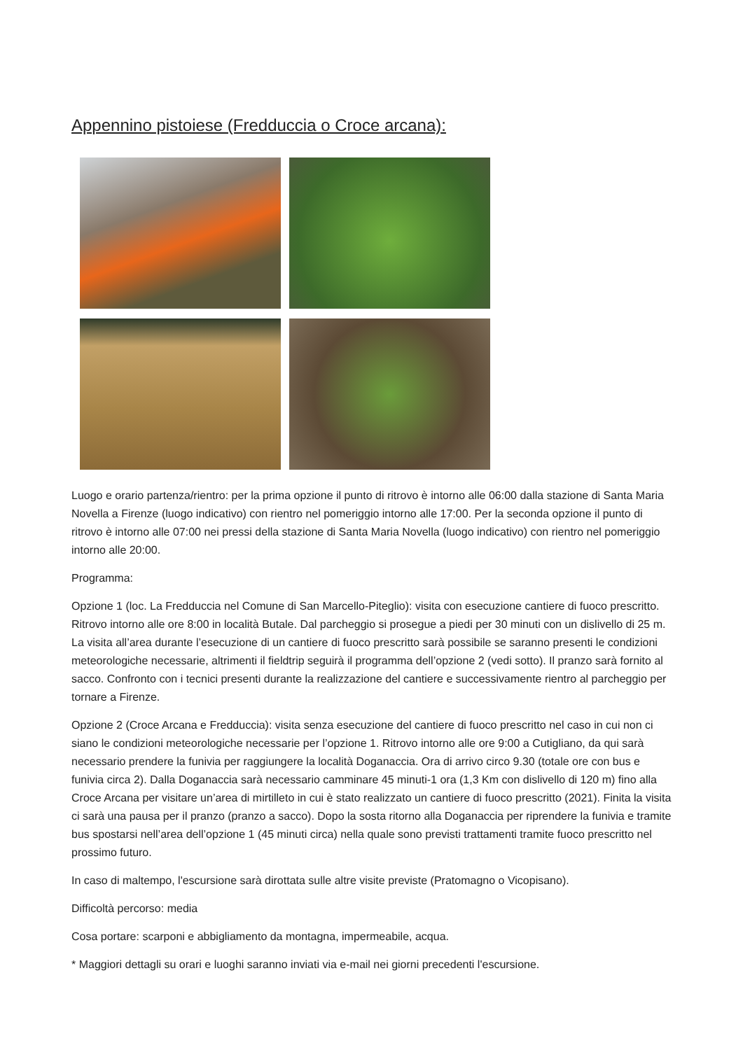Appennino pistoiese (Fredduccia o Croce arcana):
Luogo e orario partenza/rientro: per la prima opzione il punto di ritrovo è intorno alle 06:00 dalla stazione di Santa Maria Novella a Firenze (luogo indicativo) con rientro nel pomeriggio intorno alle 17:00. Per la seconda opzione il punto di ritrovo è intorno alle 07:00 nei pressi della stazione di Santa Maria Novella (luogo indicativo) con rientro nel pomeriggio intorno alle 20:00.
Programma:
Opzione 1 (loc. La Fredduccia nel Comune di San Marcello-Piteglio): visita con esecuzione cantiere di fuoco prescritto. Ritrovo intorno alle ore 8:00 in località Butale. Dal parcheggio si prosegue a piedi per 30 minuti con un dislivello di 25 m. La visita all’area durante l’esecuzione di un cantiere di fuoco prescritto sarà possibile se saranno presenti le condizioni meteorologiche necessarie, altrimenti il fieldtrip seguirà il programma dell’opzione 2 (vedi sotto). Il pranzo sarà fornito al sacco. Confronto con i tecnici presenti durante la realizzazione del cantiere e successivamente rientro al parcheggio per tornare a Firenze.
Opzione 2 (Croce Arcana e Fredduccia): visita senza esecuzione del cantiere di fuoco prescritto nel caso in cui non ci siano le condizioni meteorologiche necessarie per l’opzione 1. Ritrovo intorno alle ore 9:00 a Cutigliano, da qui sarà necessario prendere la funivia per raggiungere la località Doganaccia. Ora di arrivo circo 9.30 (totale ore con bus e funivia circa 2). Dalla Doganaccia sarà necessario camminare 45 minuti-1 ora (1,3 Km con dislivello di 120 m) fino alla Croce Arcana per visitare un’area di mirtilleto in cui è stato realizzato un cantiere di fuoco prescritto (2021). Finita la visita ci sarà una pausa per il pranzo (pranzo a sacco). Dopo la sosta ritorno alla Doganaccia per riprendere la funivia e tramite bus spostarsi nell’area dell’opzione 1 (45 minuti circa) nella quale sono previsti trattamenti tramite fuoco prescritto nel prossimo futuro.
In caso di maltempo, l'escursione sarà dirottata sulle altre visite previste (Pratomagno o Vicopisano).
Difficoltà percorso: media
Cosa portare: scarponi e abbigliamento da montagna, impermeabile, acqua.
* Maggiori dettagli su orari e luoghi saranno inviati via e-mail nei giorni precedenti l'escursione.